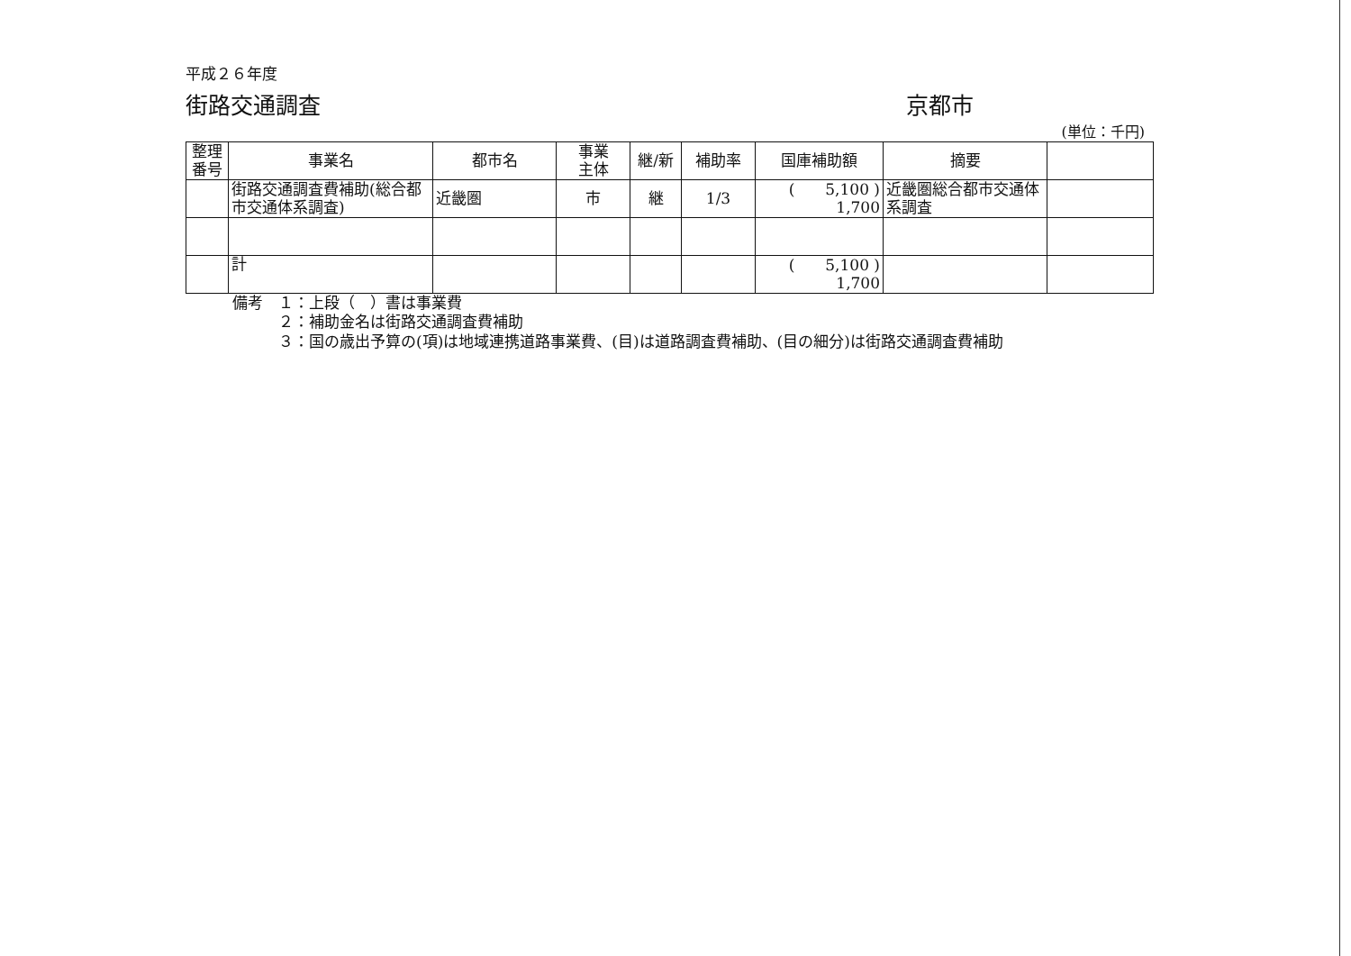平成２６年度
街路交通調査 京都市
(単位：千円)
| 整理 番号 | 事業名 | 都市名 | 事業 主体 | 継/新 | 補助率 | 国庫補助額 | 摘要 | |
| --- | --- | --- | --- | --- | --- | --- | --- | --- |
| | 街路交通調査費補助(総合都市交通体系調査) | 近畿圏 | 市 | 継 | 1/3 | ( 5,100 ) 1,700 | 近畿圏総合都市交通体系調査 | |
| | 計 | | | | | ( 5,100 ) 1,700 | | |
備考　１：上段（　）書は事業費
　　　２：補助金名は街路交通調査費補助
　　　３：国の歳出予算の(項)は地域連携道路事業費、(目)は道路調査費補助、(目の細分)は街路交通調査費補助